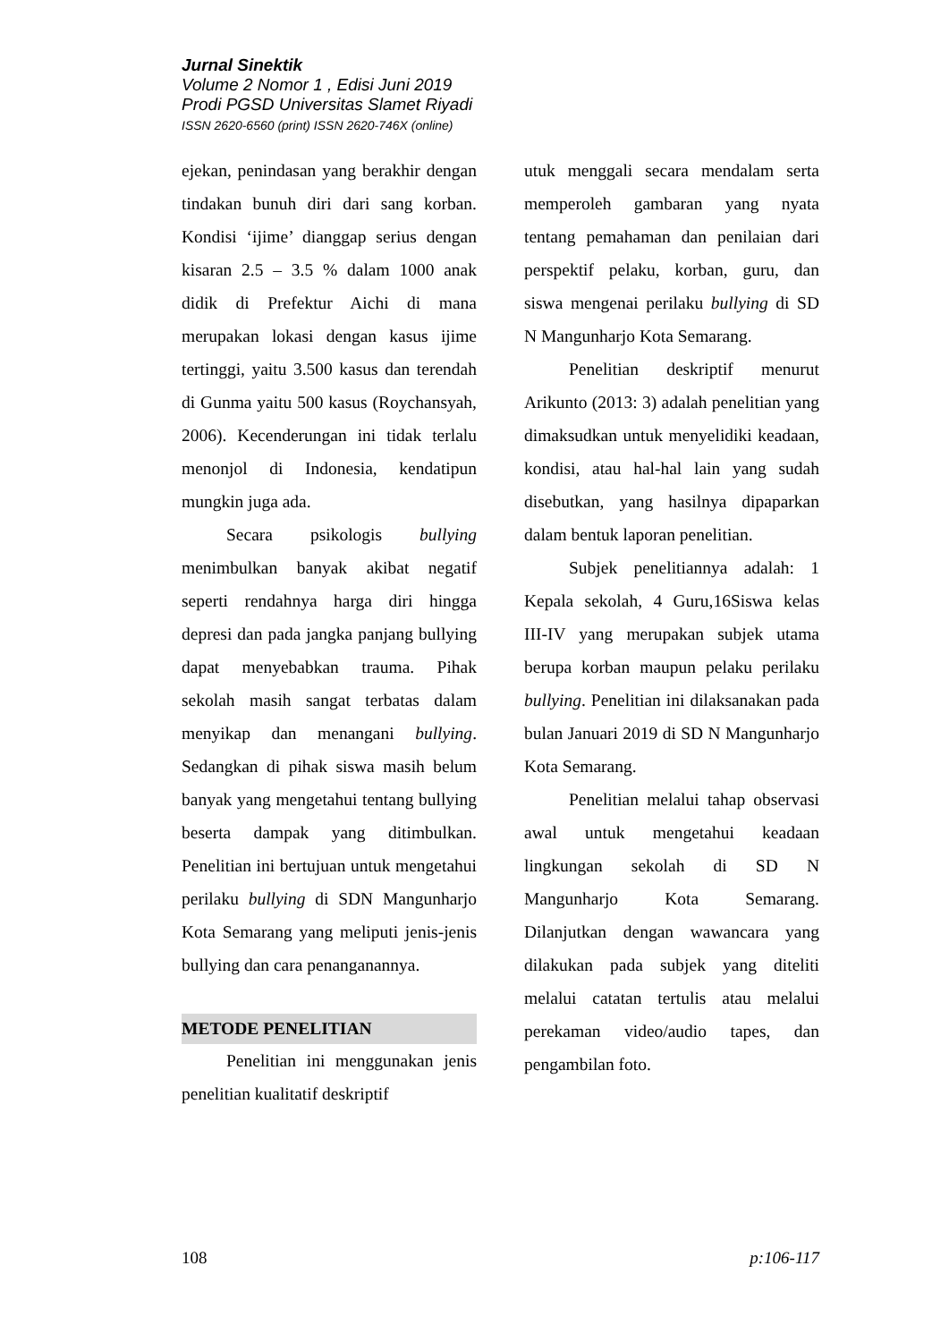Jurnal Sinektik
Volume 2 Nomor 1 , Edisi Juni 2019
Prodi PGSD Universitas Slamet Riyadi
ISSN 2620-6560 (print) ISSN 2620-746X (online)
ejekan, penindasan yang berakhir dengan tindakan bunuh diri dari sang korban. Kondisi ‘ijime’ dianggap serius dengan kisaran 2.5 – 3.5 % dalam 1000 anak didik di Prefektur Aichi di mana merupakan lokasi dengan kasus ijime tertinggi, yaitu 3.500 kasus dan terendah di Gunma yaitu 500 kasus (Roychansyah, 2006). Kecenderungan ini tidak terlalu menonjol di Indonesia, kendatipun mungkin juga ada.
Secara psikologis bullying menimbulkan banyak akibat negatif seperti rendahnya harga diri hingga depresi dan pada jangka panjang bullying dapat menyebabkan trauma. Pihak sekolah masih sangat terbatas dalam menyikap dan menangani bullying. Sedangkan di pihak siswa masih belum banyak yang mengetahui tentang bullying beserta dampak yang ditimbulkan. Penelitian ini bertujuan untuk mengetahui perilaku bullying di SDN Mangunharjo Kota Semarang yang meliputi jenis-jenis bullying dan cara penanganannya.
METODE PENELITIAN
Penelitian ini menggunakan jenis penelitian kualitatif deskriptif
utuk menggali secara mendalam serta memperoleh gambaran yang nyata tentang pemahaman dan penilaian dari perspektif pelaku, korban, guru, dan siswa mengenai perilaku bullying di SD N Mangunharjo Kota Semarang.
Penelitian deskriptif menurut Arikunto (2013: 3) adalah penelitian yang dimaksudkan untuk menyelidiki keadaan, kondisi, atau hal-hal lain yang sudah disebutkan, yang hasilnya dipaparkan dalam bentuk laporan penelitian.
Subjek penelitiannya adalah: 1 Kepala sekolah, 4 Guru,16Siswa kelas III-IV yang merupakan subjek utama berupa korban maupun pelaku perilaku bullying. Penelitian ini dilaksanakan pada bulan Januari 2019 di SD N Mangunharjo Kota Semarang.
Penelitian melalui tahap observasi awal untuk mengetahui keadaan lingkungan sekolah di SD N Mangunharjo Kota Semarang. Dilanjutkan dengan wawancara yang dilakukan pada subjek yang diteliti melalui catatan tertulis atau melalui perekaman video/audio tapes, dan pengambilan foto.
108 p:106-117